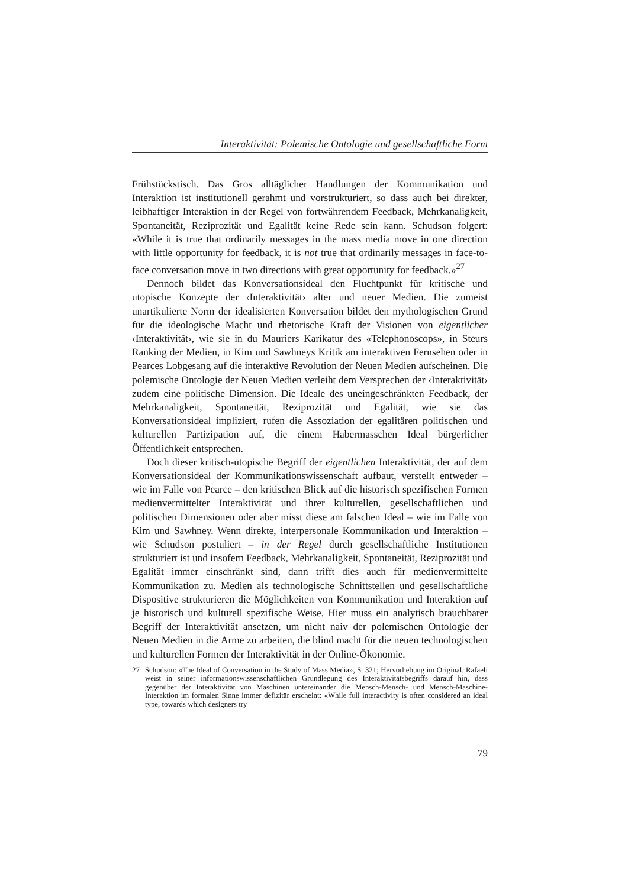Interaktivität: Polemische Ontologie und gesellschaftliche Form
Frühstückstisch. Das Gros alltäglicher Handlungen der Kommunikation und Interaktion ist institutionell gerahmt und vorstrukturiert, so dass auch bei direkter, leibhaftiger Interaktion in der Regel von fortwährendem Feedback, Mehrkanaligkeit, Spontaneität, Reziprozität und Egalität keine Rede sein kann. Schudson folgert: «While it is true that ordinarily messages in the mass media move in one direction with little opportunity for feedback, it is not true that ordinarily messages in face-to-face conversation move in two directions with great opportunity for feedback.»<sup>27</sup>
Dennoch bildet das Konversationsideal den Fluchtpunkt für kritische und utopische Konzepte der ‹Interaktivität› alter und neuer Medien. Die zumeist unartikulierte Norm der idealisierten Konversation bildet den mythologischen Grund für die ideologische Macht und rhetorische Kraft der Visionen von eigentlicher ‹Interaktivität›, wie sie in du Mauriers Karikatur des «Telephonoscops», in Steurs Ranking der Medien, in Kim und Sawhneys Kritik am interaktiven Fernsehen oder in Pearces Lobgesang auf die interaktive Revolution der Neuen Medien aufscheinen. Die polemische Ontologie der Neuen Medien verleiht dem Versprechen der ‹Interaktivität› zudem eine politische Dimension. Die Ideale des uneingeschränkten Feedback, der Mehrkanaligkeit, Spontaneität, Reziprozität und Egalität, wie sie das Konversationsideal impliziert, rufen die Assoziation der egalitären politischen und kulturellen Partizipation auf, die einem Habermasschen Ideal bürgerlicher Öffentlichkeit entsprechen.
Doch dieser kritisch-utopische Begriff der eigentlichen Interaktivität, der auf dem Konversationsideal der Kommunikationswissenschaft aufbaut, verstellt entweder – wie im Falle von Pearce – den kritischen Blick auf die historisch spezifischen Formen medienvermittelter Interaktivität und ihrer kulturellen, gesellschaftlichen und politischen Dimensionen oder aber misst diese am falschen Ideal – wie im Falle von Kim und Sawhney. Wenn direkte, interpersonale Kommunikation und Interaktion – wie Schudson postuliert – in der Regel durch gesellschaftliche Institutionen strukturiert ist und insofern Feedback, Mehrkanaligkeit, Spontaneität, Reziprozität und Egalität immer einschränkt sind, dann trifft dies auch für medienvermittelte Kommunikation zu. Medien als technologische Schnittstellen und gesellschaftliche Dispositive strukturieren die Möglichkeiten von Kommunikation und Interaktion auf je historisch und kulturell spezifische Weise. Hier muss ein analytisch brauchbarer Begriff der Interaktivität ansetzen, um nicht naiv der polemischen Ontologie der Neuen Medien in die Arme zu arbeiten, die blind macht für die neuen technologischen und kulturellen Formen der Interaktivität in der Online-Ökonomie.
27 Schudson: «The Ideal of Conversation in the Study of Mass Media», S. 321; Hervorhebung im Original. Rafaeli weist in seiner informationswissenschaftlichen Grundlegung des Interaktivitätsbegriffs darauf hin, dass gegenüber der Interaktivität von Maschinen untereinander die Mensch-Mensch- und Mensch-Maschine-Interaktion im formalen Sinne immer defizitär erscheint: «While full interactivity is often considered an ideal type, towards which designers try
79